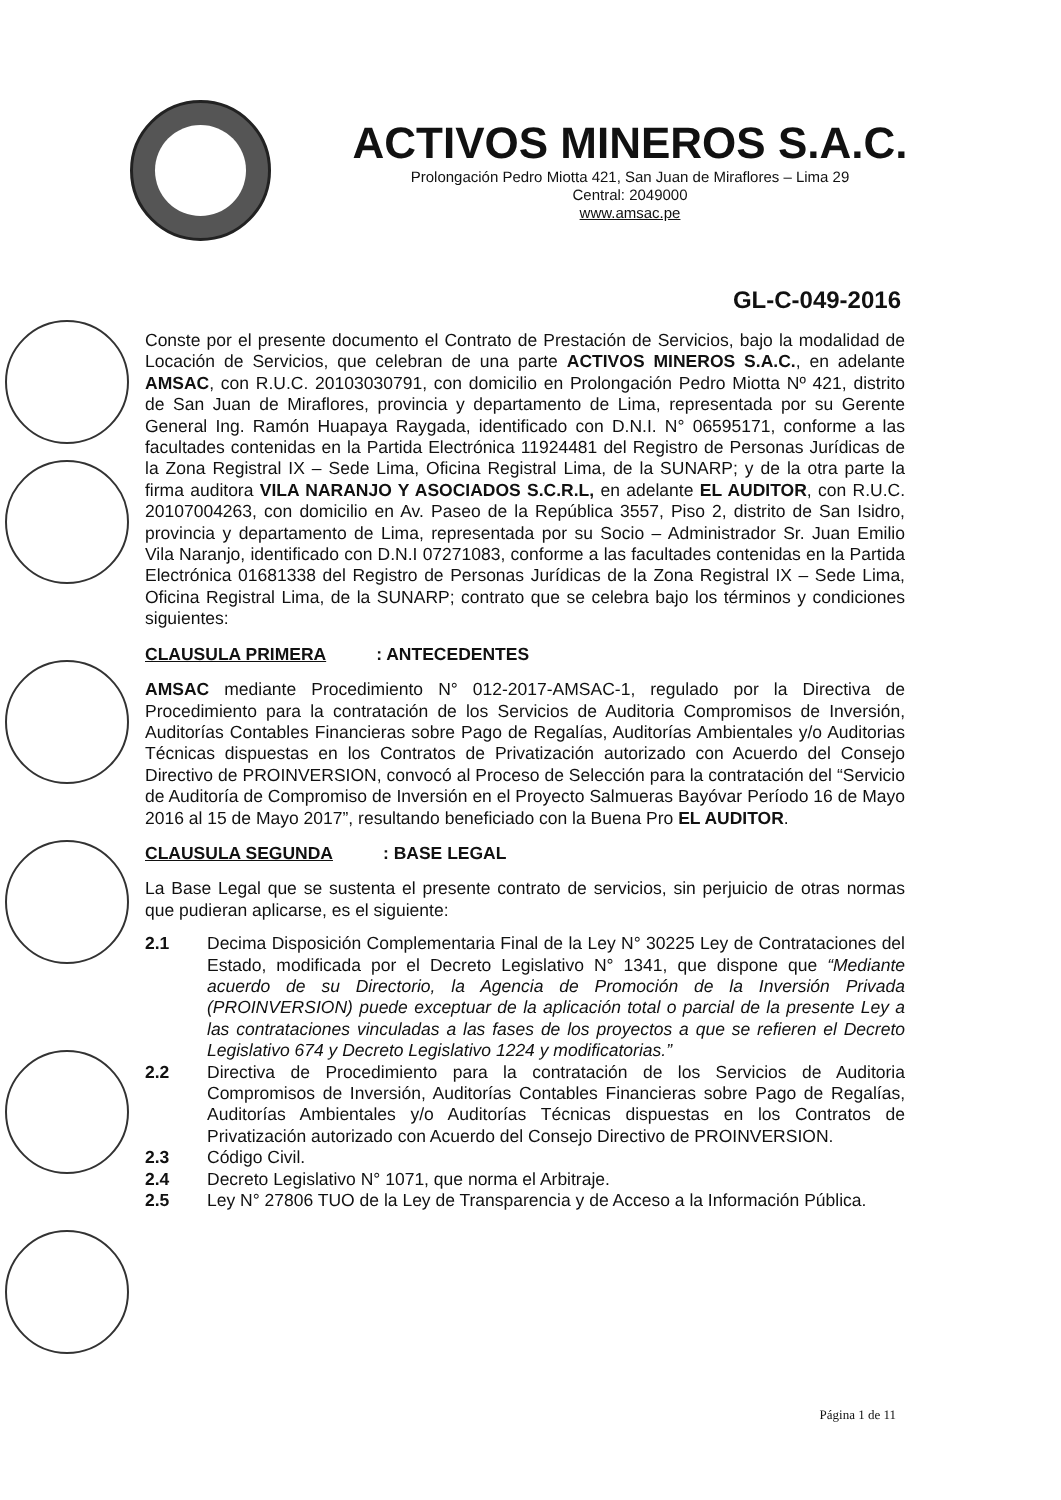ACTIVOS MINEROS S.A.C.
Prolongación Pedro Miotta 421, San Juan de Miraflores – Lima 29
Central: 2049000
www.amsac.pe
GL-C-049-2016
Conste por el presente documento el Contrato de Prestación de Servicios, bajo la modalidad de Locación de Servicios, que celebran de una parte ACTIVOS MINEROS S.A.C., en adelante AMSAC, con R.U.C. 20103030791, con domicilio en Prolongación Pedro Miotta Nº 421, distrito de San Juan de Miraflores, provincia y departamento de Lima, representada por su Gerente General Ing. Ramón Huapaya Raygada, identificado con D.N.I. N° 06595171, conforme a las facultades contenidas en la Partida Electrónica 11924481 del Registro de Personas Jurídicas de la Zona Registral IX – Sede Lima, Oficina Registral Lima, de la SUNARP; y de la otra parte la firma auditora VILA NARANJO Y ASOCIADOS S.C.R.L, en adelante EL AUDITOR, con R.U.C. 20107004263, con domicilio en Av. Paseo de la República 3557, Piso 2, distrito de San Isidro, provincia y departamento de Lima, representada por su Socio – Administrador Sr. Juan Emilio Vila Naranjo, identificado con D.N.I 07271083, conforme a las facultades contenidas en la Partida Electrónica 01681338 del Registro de Personas Jurídicas de la Zona Registral IX – Sede Lima, Oficina Registral Lima, de la SUNARP; contrato que se celebra bajo los términos y condiciones siguientes:
CLAUSULA PRIMERA: ANTECEDENTES
AMSAC mediante Procedimiento N° 012-2017-AMSAC-1, regulado por la Directiva de Procedimiento para la contratación de los Servicios de Auditoria Compromisos de Inversión, Auditorías Contables Financieras sobre Pago de Regalías, Auditorías Ambientales y/o Auditorias Técnicas dispuestas en los Contratos de Privatización autorizado con Acuerdo del Consejo Directivo de PROINVERSION, convocó al Proceso de Selección para la contratación del “Servicio de Auditoría de Compromiso de Inversión en el Proyecto Salmueras Bayóvar Período 16 de Mayo 2016 al 15 de Mayo 2017”, resultando beneficiado con la Buena Pro EL AUDITOR.
CLAUSULA SEGUNDA: BASE LEGAL
La Base Legal que se sustenta el presente contrato de servicios, sin perjuicio de otras normas que pudieran aplicarse, es el siguiente:
2.1 Decima Disposición Complementaria Final de la Ley N° 30225 Ley de Contrataciones del Estado, modificada por el Decreto Legislativo N° 1341, que dispone que “Mediante acuerdo de su Directorio, la Agencia de Promoción de la Inversión Privada (PROINVERSION) puede exceptuar de la aplicación total o parcial de la presente Ley a las contrataciones vinculadas a las fases de los proyectos a que se refieren el Decreto Legislativo 674 y Decreto Legislativo 1224 y modificatorias.”
2.2 Directiva de Procedimiento para la contratación de los Servicios de Auditoria Compromisos de Inversión, Auditorías Contables Financieras sobre Pago de Regalías, Auditorías Ambientales y/o Auditorías Técnicas dispuestas en los Contratos de Privatización autorizado con Acuerdo del Consejo Directivo de PROINVERSION.
2.3 Código Civil.
2.4 Decreto Legislativo N° 1071, que norma el Arbitraje.
2.5 Ley N° 27806 TUO de la Ley de Transparencia y de Acceso a la Información Pública.
Página 1 de 11